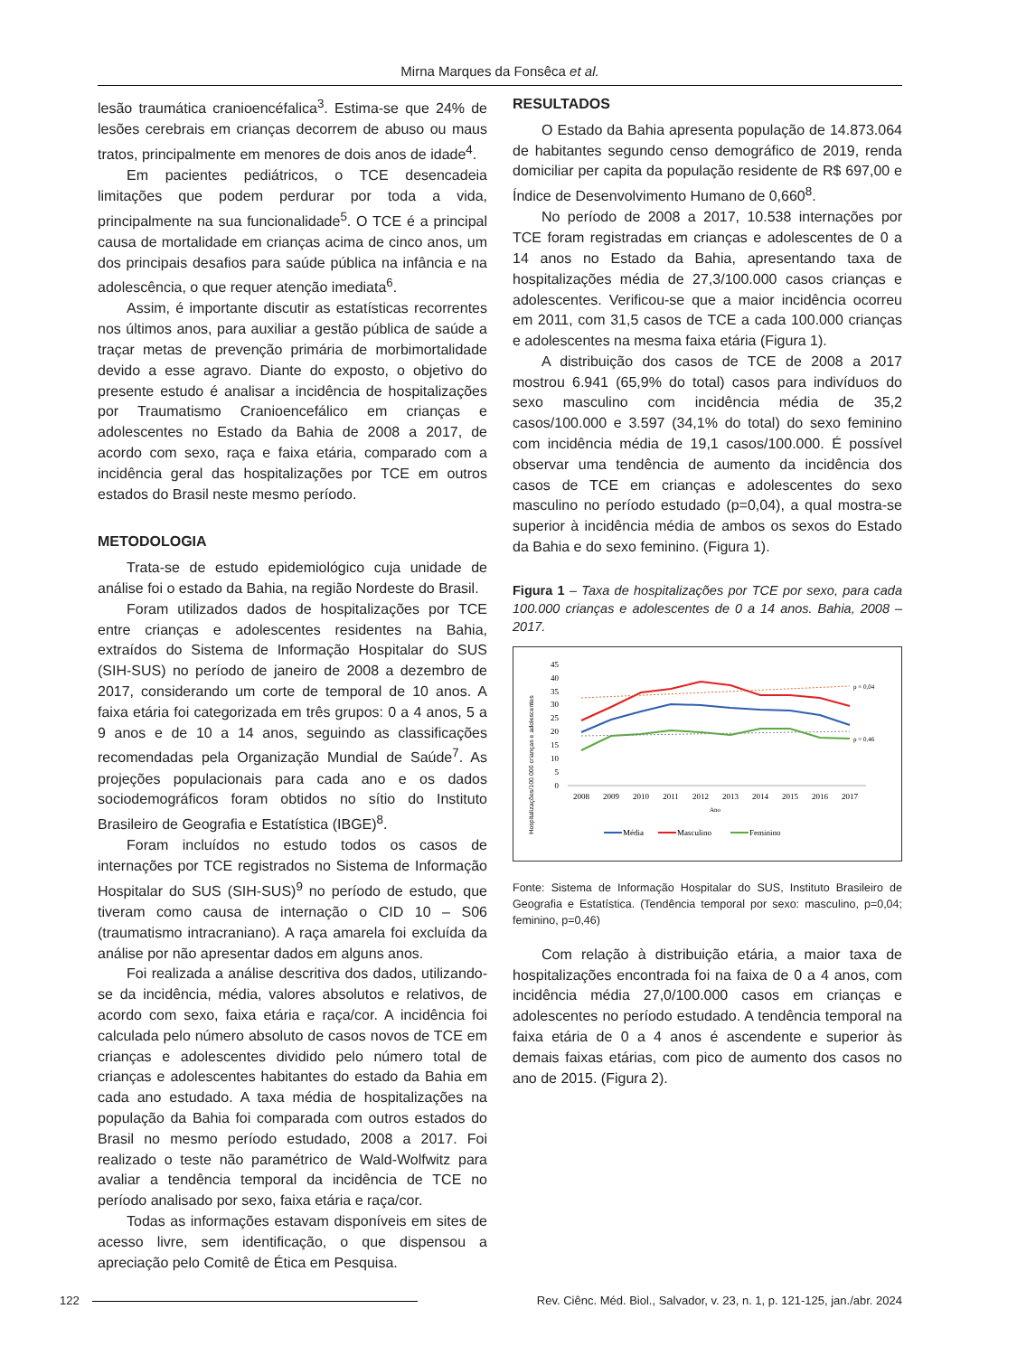Mirna Marques da Fonsêca et al.
lesão traumática cranioencéfalica<sup>3</sup>. Estima-se que 24% de lesões cerebrais em crianças decorrem de abuso ou maus tratos, principalmente em menores de dois anos de idade<sup>4</sup>.
Em pacientes pediátricos, o TCE desencadeia limitações que podem perdurar por toda a vida, principalmente na sua funcionalidade<sup>5</sup>. O TCE é a principal causa de mortalidade em crianças acima de cinco anos, um dos principais desafios para saúde pública na infância e na adolescência, o que requer atenção imediata<sup>6</sup>.
Assim, é importante discutir as estatísticas recorrentes nos últimos anos, para auxiliar a gestão pública de saúde a traçar metas de prevenção primária de morbimortalidade devido a esse agravo. Diante do exposto, o objetivo do presente estudo é analisar a incidência de hospitalizações por Traumatismo Cranioencefálico em crianças e adolescentes no Estado da Bahia de 2008 a 2017, de acordo com sexo, raça e faixa etária, comparado com a incidência geral das hospitalizações por TCE em outros estados do Brasil neste mesmo período.
METODOLOGIA
Trata-se de estudo epidemiológico cuja unidade de análise foi o estado da Bahia, na região Nordeste do Brasil.
Foram utilizados dados de hospitalizações por TCE entre crianças e adolescentes residentes na Bahia, extraídos do Sistema de Informação Hospitalar do SUS (SIH-SUS) no período de janeiro de 2008 a dezembro de 2017, considerando um corte de temporal de 10 anos. A faixa etária foi categorizada em três grupos: 0 a 4 anos, 5 a 9 anos e de 10 a 14 anos, seguindo as classificações recomendadas pela Organização Mundial de Saúde<sup>7</sup>. As projeções populacionais para cada ano e os dados sociodemográficos foram obtidos no sítio do Instituto Brasileiro de Geografia e Estatística (IBGE)<sup>8</sup>.
Foram incluídos no estudo todos os casos de internações por TCE registrados no Sistema de Informação Hospitalar do SUS (SIH-SUS)<sup>9</sup> no período de estudo, que tiveram como causa de internação o CID 10 – S06 (traumatismo intracraniano). A raça amarela foi excluída da análise por não apresentar dados em alguns anos.
Foi realizada a análise descritiva dos dados, utilizando-se da incidência, média, valores absolutos e relativos, de acordo com sexo, faixa etária e raça/cor. A incidência foi calculada pelo número absoluto de casos novos de TCE em crianças e adolescentes dividido pelo número total de crianças e adolescentes habitantes do estado da Bahia em cada ano estudado. A taxa média de hospitalizações na população da Bahia foi comparada com outros estados do Brasil no mesmo período estudado, 2008 a 2017. Foi realizado o teste não paramétrico de Wald-Wolfwitz para avaliar a tendência temporal da incidência de TCE no período analisado por sexo, faixa etária e raça/cor.
Todas as informações estavam disponíveis em sites de acesso livre, sem identificação, o que dispensou a apreciação pelo Comitê de Ética em Pesquisa.
RESULTADOS
O Estado da Bahia apresenta população de 14.873.064 de habitantes segundo censo demográfico de 2019, renda domiciliar per capita da população residente de R$ 697,00 e Índice de Desenvolvimento Humano de 0,660<sup>8</sup>.
No período de 2008 a 2017, 10.538 internações por TCE foram registradas em crianças e adolescentes de 0 a 14 anos no Estado da Bahia, apresentando taxa de hospitalizações média de 27,3/100.000 casos crianças e adolescentes. Verificou-se que a maior incidência ocorreu em 2011, com 31,5 casos de TCE a cada 100.000 crianças e adolescentes na mesma faixa etária (Figura 1).
A distribuição dos casos de TCE de 2008 a 2017 mostrou 6.941 (65,9% do total) casos para indivíduos do sexo masculino com incidência média de 35,2 casos/100.000 e 3.597 (34,1% do total) do sexo feminino com incidência média de 19,1 casos/100.000. É possível observar uma tendência de aumento da incidência dos casos de TCE em crianças e adolescentes do sexo masculino no período estudado (p=0,04), a qual mostra-se superior à incidência média de ambos os sexos do Estado da Bahia e do sexo feminino. (Figura 1).
Figura 1 – Taxa de hospitalizações por TCE por sexo, para cada 100.000 crianças e adolescentes de 0 a 14 anos. Bahia, 2008 – 2017.
Hospitalizações/100.000 crianças e adolescentes
45
40
35
30
25
20
15
10
5
0
p = 0,04
p = 0,46
2008
2009
2010
2011
2012
2013
2014
2015
2016
2017
Ano
Média
Masculino
Feminino
Fonte: Sistema de Informação Hospitalar do SUS, Instituto Brasileiro de Geografia e Estatística. (Tendência temporal por sexo: masculino, p=0,04; feminino, p=0,46)
Com relação à distribuição etária, a maior taxa de hospitalizações encontrada foi na faixa de 0 a 4 anos, com incidência média 27,0/100.000 casos em crianças e adolescentes no período estudado. A tendência temporal na faixa etária de 0 a 4 anos é ascendente e superior às demais faixas etárias, com pico de aumento dos casos no ano de 2015. (Figura 2).
122 Rev. Ciênc. Méd. Biol., Salvador, v. 23, n. 1, p. 121-125, jan./abr. 2024